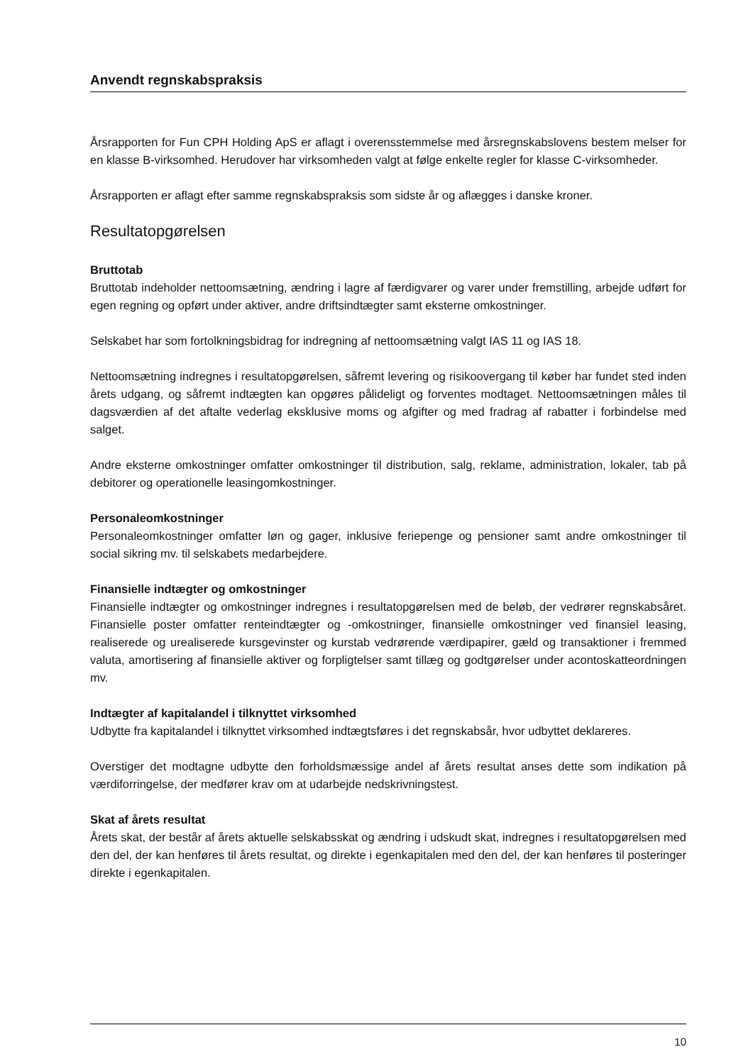Anvendt regnskabspraksis
Årsrapporten for Fun CPH Holding ApS er aflagt i overensstemmelse med årsregnskabslovens bestem melser for en klasse B-virksomhed. Herudover har virksomheden valgt at følge enkelte regler for klasse C-virksomheder.
Årsrapporten er aflagt efter samme regnskabspraksis som sidste år og aflægges i danske kroner.
Resultatopgørelsen
Bruttotab
Bruttotab indeholder nettoomsætning, ændring i lagre af færdigvarer og varer under fremstilling, arbejde udført for egen regning og opført under aktiver, andre driftsindtægter samt eksterne omkostninger.
Selskabet har som fortolkningsbidrag for indregning af nettoomsætning valgt IAS 11 og IAS 18.
Nettoomsætning indregnes i resultatopgørelsen, såfremt levering og risikoovergang til køber har fundet sted inden årets udgang, og såfremt indtægten kan opgøres pålideligt og forventes modtaget. Nettoomsætningen måles til dagsværdien af det aftalte vederlag eksklusive moms og afgifter og med fradrag af rabatter i forbindelse med salget.
Andre eksterne omkostninger omfatter omkostninger til distribution, salg, reklame, administration, lokaler, tab på debitorer og operationelle leasingomkostninger.
Personaleomkostninger
Personaleomkostninger omfatter løn og gager, inklusive feriepenge og pensioner samt andre omkostninger til social sikring mv. til selskabets medarbejdere.
Finansielle indtægter og omkostninger
Finansielle indtægter og omkostninger indregnes i resultatopgørelsen med de beløb, der vedrører regnskabsåret. Finansielle poster omfatter renteindtægter og -omkostninger, finansielle omkostninger ved finansiel leasing, realiserede og urealiserede kursgevinster og kurstab vedrørende værdipapirer, gæld og transaktioner i fremmed valuta, amortisering af finansielle aktiver og forpligtelser samt tillæg og godtgørelser under acontoskatteordningen mv.
Indtægter af kapitalandel i tilknyttet virksomhed
Udbytte fra kapitalandel i tilknyttet virksomhed indtægtsføres i det regnskabsår, hvor udbyttet deklareres.
Overstiger det modtagne udbytte den forholdsmæssige andel af årets resultat anses dette som indikation på værdiforringelse, der medfører krav om at udarbejde nedskrivningstest.
Skat af årets resultat
Årets skat, der består af årets aktuelle selskabsskat og ændring i udskudt skat, indregnes i resultatopgørelsen med den del, der kan henføres til årets resultat, og direkte i egenkapitalen med den del, der kan henføres til posteringer direkte i egenkapitalen.
10